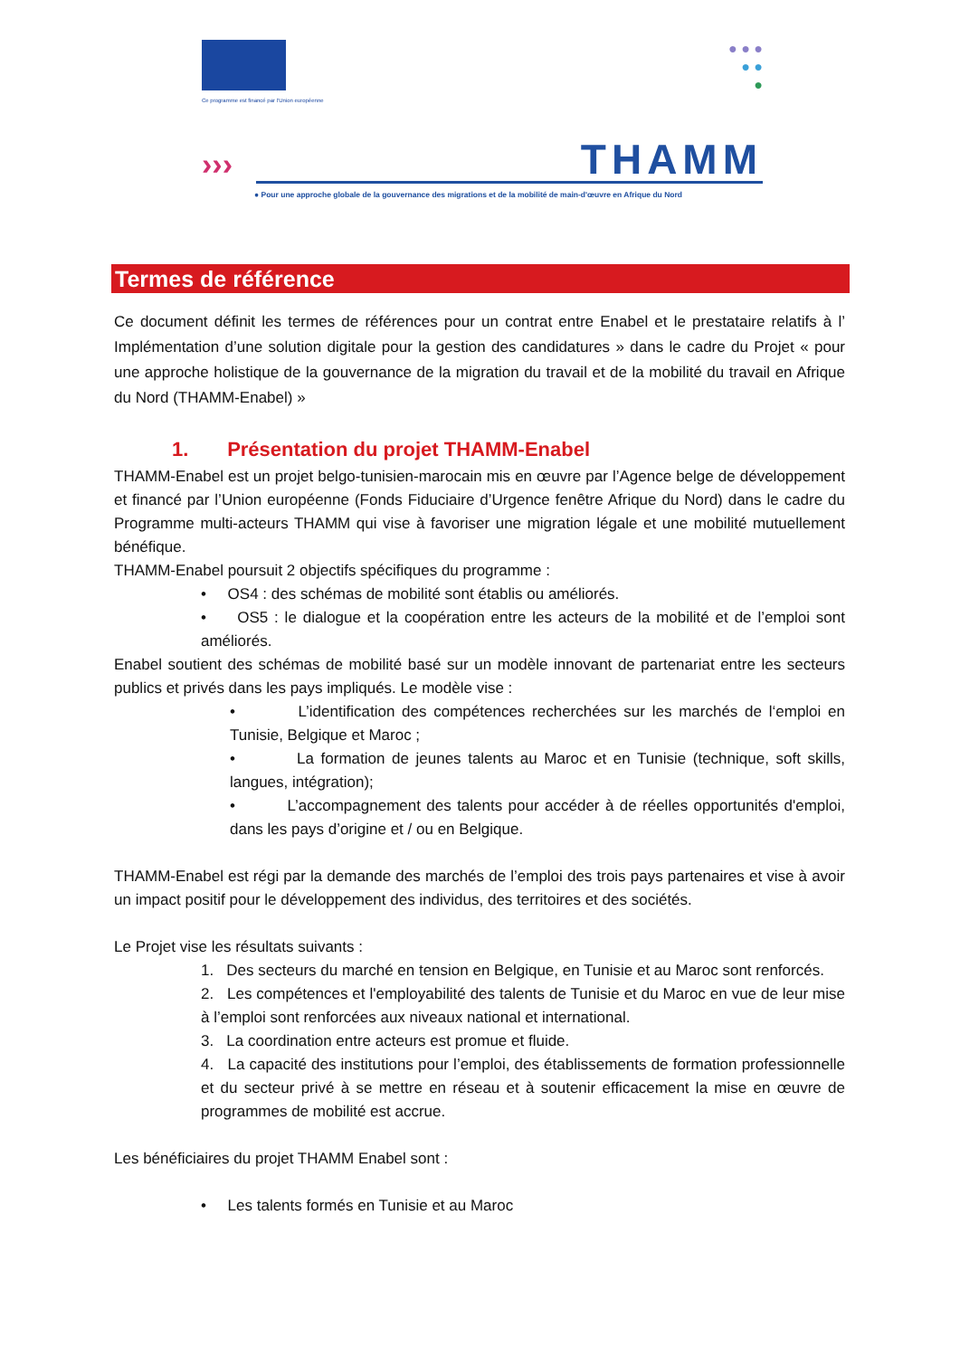Ce programme est financé par l'Union européenne
● ● ●
● ●
●
››› THAMM
● Pour une approche globale de la gouvernance des migrations et de la mobilité de main-d'œuvre en Afrique du Nord
Termes de référence
Ce document définit les termes de références pour un contrat entre Enabel et le prestataire relatifs à l’ Implémentation d’une solution digitale pour la gestion des candidatures » dans le cadre du Projet « pour une approche holistique de la gouvernance de la migration du travail et de la mobilité du travail en Afrique du Nord (THAMM-Enabel) »
1. Présentation du projet THAMM-Enabel
THAMM-Enabel est un projet belgo-tunisien-marocain mis en œuvre par l’Agence belge de développement et financé par l’Union européenne (Fonds Fiduciaire d’Urgence fenêtre Afrique du Nord) dans le cadre du Programme multi-acteurs THAMM qui vise à favoriser une migration légale et une mobilité mutuellement bénéfique.
THAMM-Enabel poursuit 2 objectifs spécifiques du programme :
• OS4 : des schémas de mobilité sont établis ou améliorés.
• OS5 : le dialogue et la coopération entre les acteurs de la mobilité et de l’emploi sont améliorés.
Enabel soutient des schémas de mobilité basé sur un modèle innovant de partenariat entre les secteurs publics et privés dans les pays impliqués. Le modèle vise :
• L’identification des compétences recherchées sur les marchés de l‘emploi en Tunisie, Belgique et Maroc ;
• La formation de jeunes talents au Maroc et en Tunisie (technique, soft skills, langues, intégration);
• L’accompagnement des talents pour accéder à de réelles opportunités d'emploi, dans les pays d’origine et / ou en Belgique.
THAMM-Enabel est régi par la demande des marchés de l’emploi des trois pays partenaires et vise à avoir un impact positif pour le développement des individus, des territoires et des sociétés.
Le Projet vise les résultats suivants :
1. Des secteurs du marché en tension en Belgique, en Tunisie et au Maroc sont renforcés.
2. Les compétences et l'employabilité des talents de Tunisie et du Maroc en vue de leur mise à l’emploi sont renforcées aux niveaux national et international.
3. La coordination entre acteurs est promue et fluide.
4. La capacité des institutions pour l’emploi, des établissements de formation professionnelle et du secteur privé à se mettre en réseau et à soutenir efficacement la mise en œuvre de programmes de mobilité est accrue.
Les bénéficiaires du projet THAMM Enabel sont :
• Les talents formés en Tunisie et au Maroc